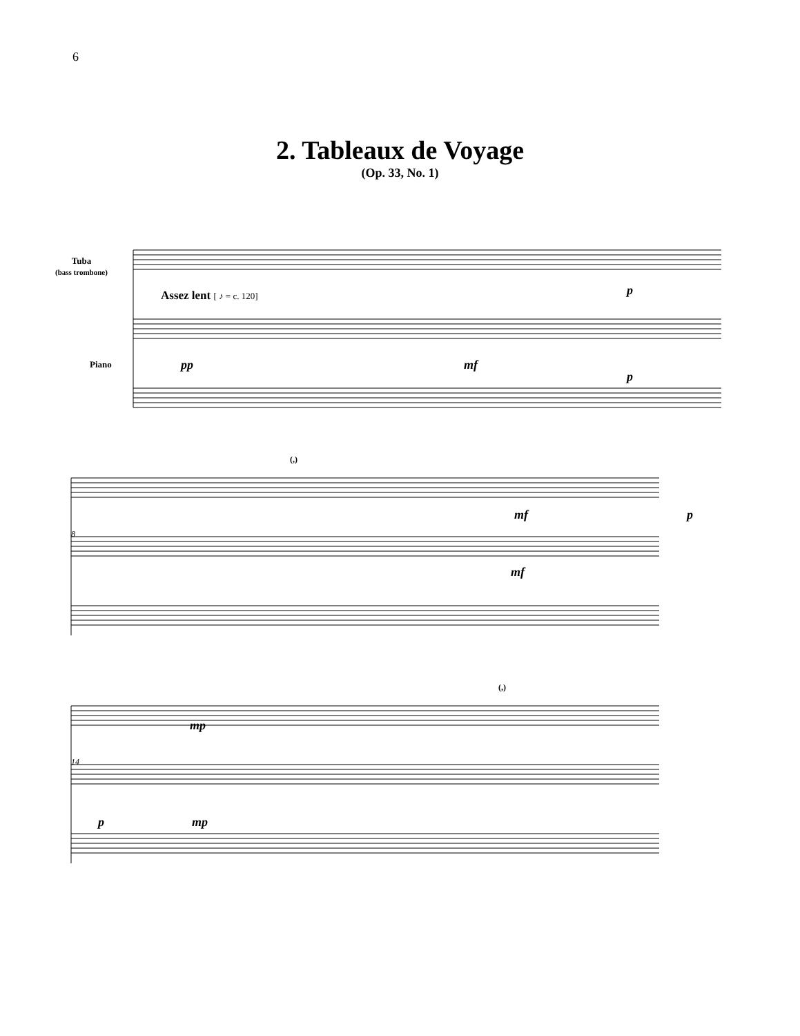6
2. Tableaux de Voyage
(Op. 33, No. 1)
Tuba
(bass trombone)
Piano
Assez lent [ ♪ = c. 120]
pp mf
p
p
(,)
mf p
8
mf
mp
(,)
14
p mp